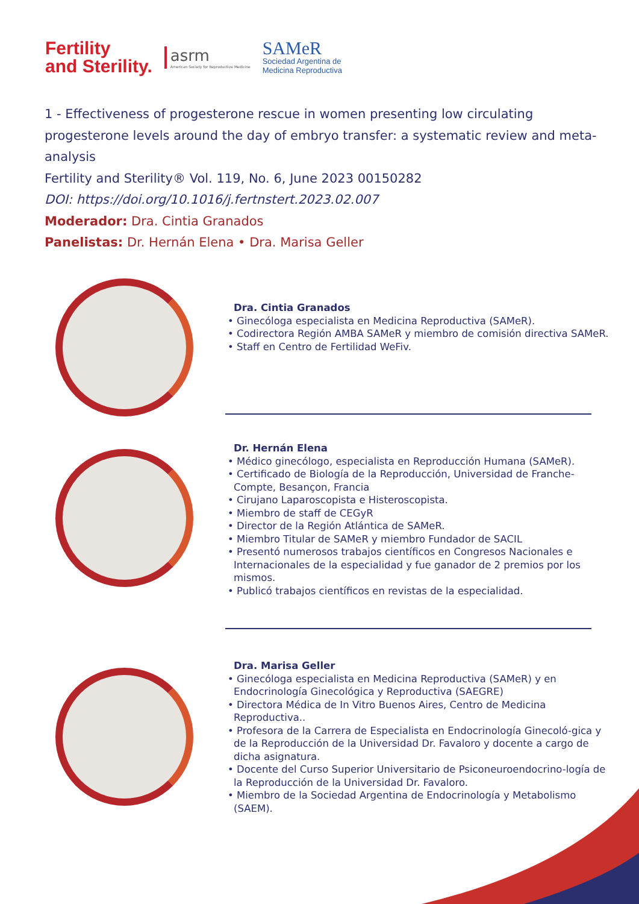Fertility
and Sterility.
asrm
American Society for Reproductive Medicine
SAMeR
Sociedad Argentina de
Medicina Reproductiva
1 - Effectiveness of progesterone rescue in women presenting low circulating progesterone levels around the day of embryo transfer: a systematic review and meta-analysis
Fertility and Sterility® Vol. 119, No. 6, June 2023 00150282
DOI: https://doi.org/10.1016/j.fertnstert.2023.02.007
Moderador: Dra. Cintia Granados
Panelistas: Dr. Hernán Elena • Dra. Marisa Geller
Dra. Cintia Granados
• Ginecóloga especialista en Medicina Reproductiva (SAMeR).
• Codirectora Región AMBA SAMeR y miembro de comisión directiva SAMeR.
• Staff en Centro de Fertilidad WeFiv.
Dr. Hernán Elena
• Médico ginecólogo, especialista en Reproducción Humana (SAMeR).
• Certificado de Biología de la Reproducción, Universidad de Franche-Compte, Besançon, Francia
• Cirujano Laparoscopista e Histeroscopista.
• Miembro de staff de CEGyR
• Director de la Región Atlántica de SAMeR.
• Miembro Titular de SAMeR y miembro Fundador de SACIL
• Presentó numerosos trabajos científicos en Congresos Nacionales e Internacionales de la especialidad y fue ganador de 2 premios por los mismos.
• Publicó trabajos científicos en revistas de la especialidad.
Dra. Marisa Geller
• Ginecóloga especialista en Medicina Reproductiva (SAMeR) y en Endocrinología Ginecológica y Reproductiva (SAEGRE)
• Directora Médica de In Vitro Buenos Aires, Centro de Medicina Reproductiva..
• Profesora de la Carrera de Especialista en Endocrinología Ginecoló-gica y de la Reproducción de la Universidad Dr. Favaloro y docente a cargo de dicha asignatura.
• Docente del Curso Superior Universitario de Psiconeuroendocrino-logía de la Reproducción de la Universidad Dr. Favaloro.
• Miembro de la Sociedad Argentina de Endocrinología y Metabolismo (SAEM).